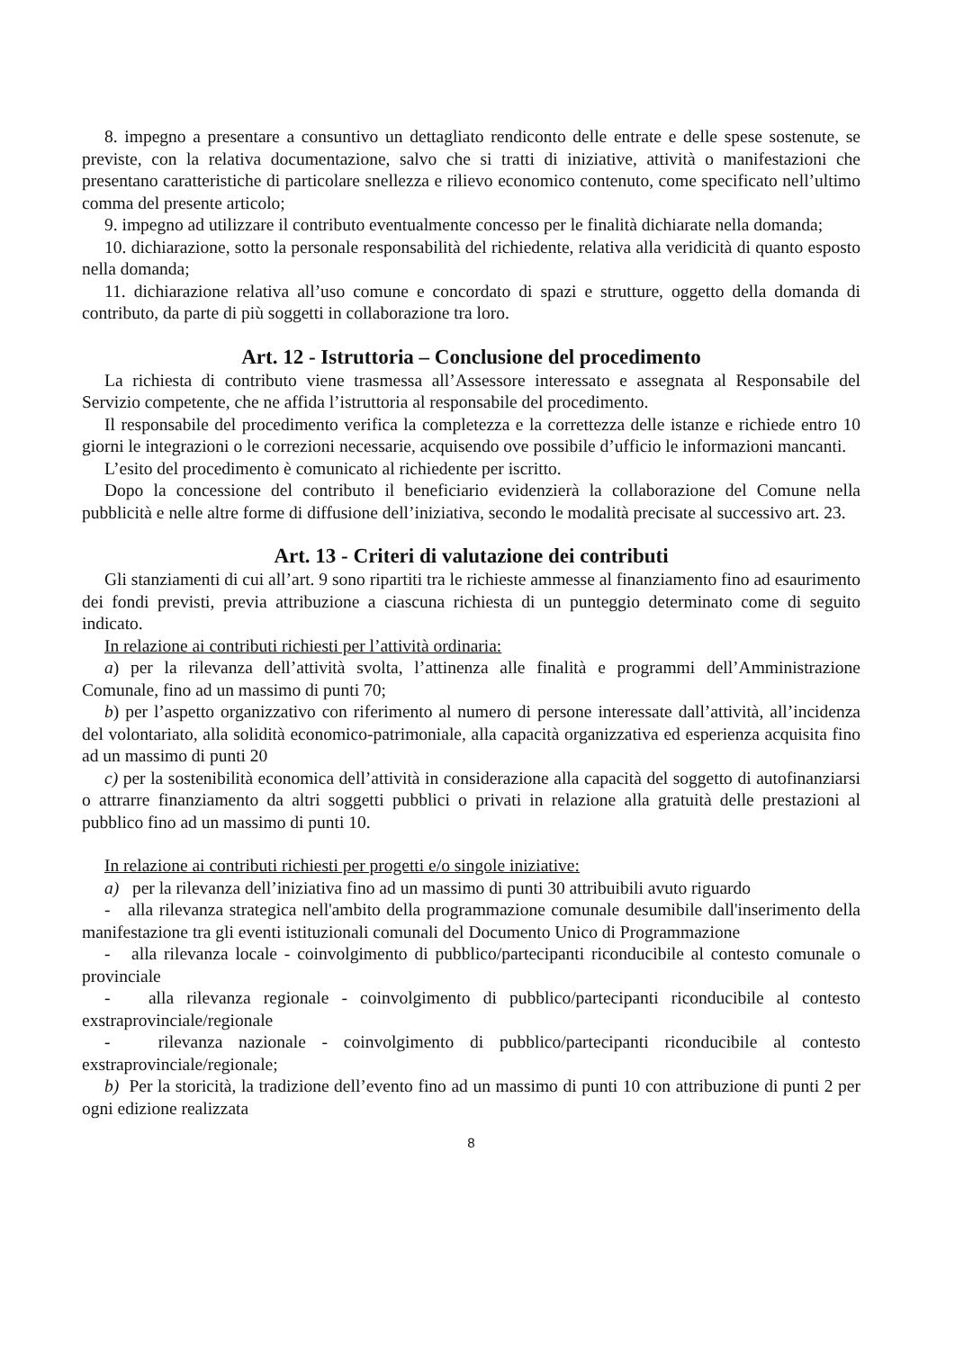8. impegno a presentare a consuntivo un dettagliato rendiconto delle entrate e delle spese sostenute, se previste, con la relativa documentazione, salvo che si tratti di iniziative, attività o manifestazioni che presentano caratteristiche di particolare snellezza e rilievo economico contenuto, come specificato nell’ultimo comma del presente articolo;
9. impegno ad utilizzare il contributo eventualmente concesso per le finalità dichiarate nella domanda;
10. dichiarazione, sotto la personale responsabilità del richiedente, relativa alla veridicità di quanto esposto nella domanda;
11. dichiarazione relativa all’uso comune e concordato di spazi e strutture, oggetto della domanda di contributo, da parte di più soggetti in collaborazione tra loro.
Art. 12 - Istruttoria – Conclusione del procedimento
La richiesta di contributo viene trasmessa all’Assessore interessato e assegnata al Responsabile del Servizio competente, che ne affida l’istruttoria al responsabile del procedimento.
Il responsabile del procedimento verifica la completezza e la correttezza delle istanze e richiede entro 10 giorni le integrazioni o le correzioni necessarie, acquisendo ove possibile d’ufficio le informazioni mancanti.
L’esito del procedimento è comunicato al richiedente per iscritto.
Dopo la concessione del contributo il beneficiario evidenzierà la collaborazione del Comune nella pubblicità e nelle altre forme di diffusione dell’iniziativa, secondo le modalità precisate al successivo art. 23.
Art. 13 - Criteri di valutazione dei contributi
Gli stanziamenti di cui all’art. 9 sono ripartiti tra le richieste ammesse al finanziamento fino ad esaurimento dei fondi previsti, previa attribuzione a ciascuna richiesta di un punteggio determinato come di seguito indicato.
In relazione ai contributi richiesti per l’attività ordinaria:
a) per la rilevanza dell’attività svolta, l’attinenza alle finalità e programmi dell’Amministrazione Comunale, fino ad un massimo di punti 70;
b) per l’aspetto organizzativo con riferimento al numero di persone interessate dall’attività, all’incidenza del volontariato, alla solidità economico-patrimoniale, alla capacità organizzativa ed esperienza acquisita fino ad un massimo di punti 20
c) per la sostenibilità economica dell’attività in considerazione alla capacità del soggetto di autofinanziarsi o attrarre finanziamento da altri soggetti pubblici o privati in relazione alla gratuità delle prestazioni al pubblico fino ad un massimo di punti 10.
In relazione ai contributi richiesti per progetti e/o singole iniziative:
a) per la rilevanza dell’iniziativa fino ad un massimo di punti 30 attribuibili avuto riguardo
- alla rilevanza strategica nell'ambito della programmazione comunale desumibile dall'inserimento della manifestazione tra gli eventi istituzionali comunali del Documento Unico di Programmazione
- alla rilevanza locale - coinvolgimento di pubblico/partecipanti riconducibile al contesto comunale o provinciale
- alla rilevanza regionale - coinvolgimento di pubblico/partecipanti riconducibile al contesto exstraprovinciale/regionale
- rilevanza nazionale - coinvolgimento di pubblico/partecipanti riconducibile al contesto exstraprovinciale/regionale;
b) Per la storicità, la tradizione dell’evento fino ad un massimo di punti 10 con attribuzione di punti 2 per ogni edizione realizzata
8